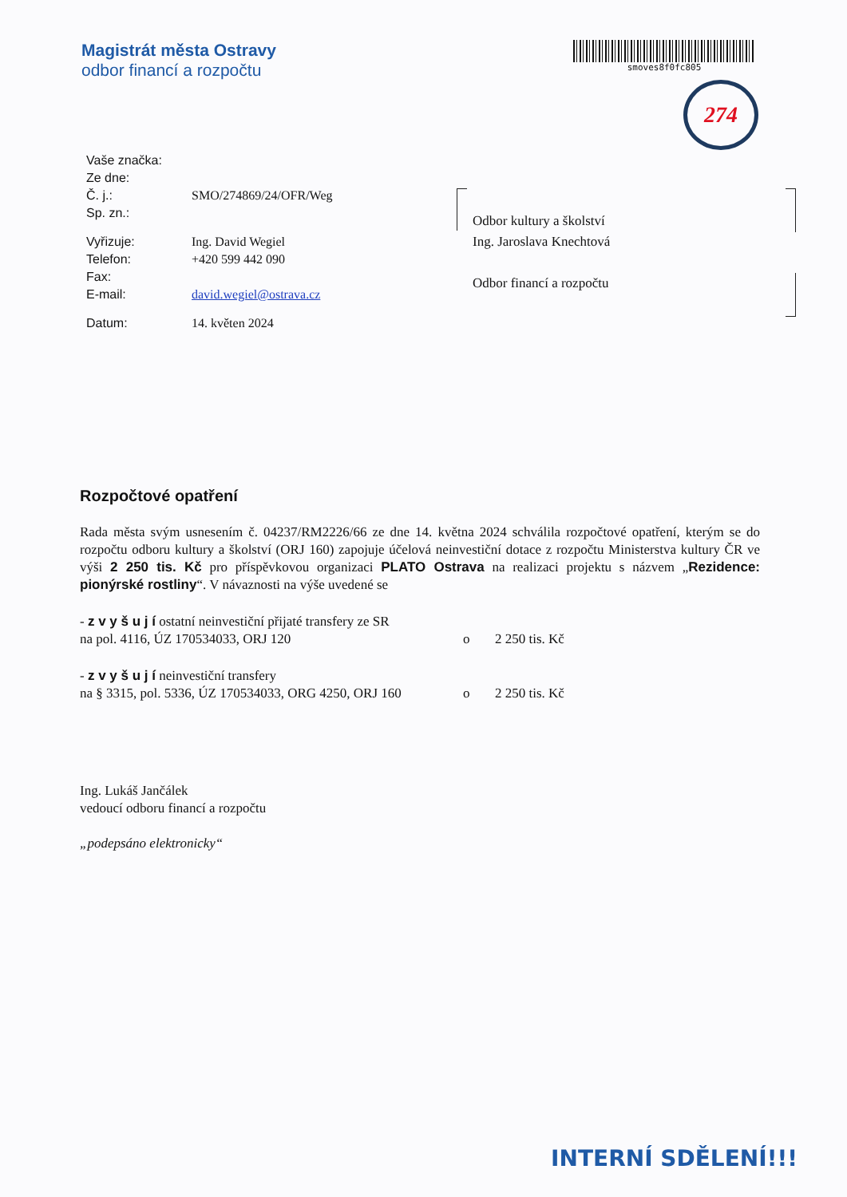Magistrát města Ostravy
odbor financí a rozpočtu
smoves8f0fc805
274
| Vaše značka: | |
| Ze dne: | |
| Č. j.: | SMO/274869/24/OFR/Weg |
| Sp. zn.: | |
| Vyřizuje: | Ing. David Wegiel |
| Telefon: | +420 599 442 090 |
| Fax: | |
| E-mail: | david.wegiel@ostrava.cz |
| Datum: | 14. květen 2024 |
Odbor kultury a školství
Ing. Jaroslava Knechtová
Odbor financí a rozpočtu
Rozpočtové opatření
Rada města svým usnesením č. 04237/RM2226/66 ze dne 14. května 2024 schválila rozpočtové opatření, kterým se do rozpočtu odboru kultury a školství (ORJ 160) zapojuje účelová neinvestiční dotace z rozpočtu Ministerstva kultury ČR ve výši 2 250 tis. Kč pro příspěvkovou organizaci PLATO Ostrava na realizaci projektu s názvem „Rezidence: pionýrské rostliny“. V návaznosti na výše uvedené se
- z v y š u j í ostatní neinvestiční přijaté transfery ze SR
na pol. 4116, ÚZ 170534033, ORJ 120 o 2 250 tis. Kč
- z v y š u j í neinvestiční transfery
na § 3315, pol. 5336, ÚZ 170534033, ORG 4250, ORJ 160 o 2 250 tis. Kč
Ing. Lukáš Jančálek
vedoucí odboru financí a rozpočtu
„podepsáno elektronicky“
INTERNÍ SDĚLENÍ!!!